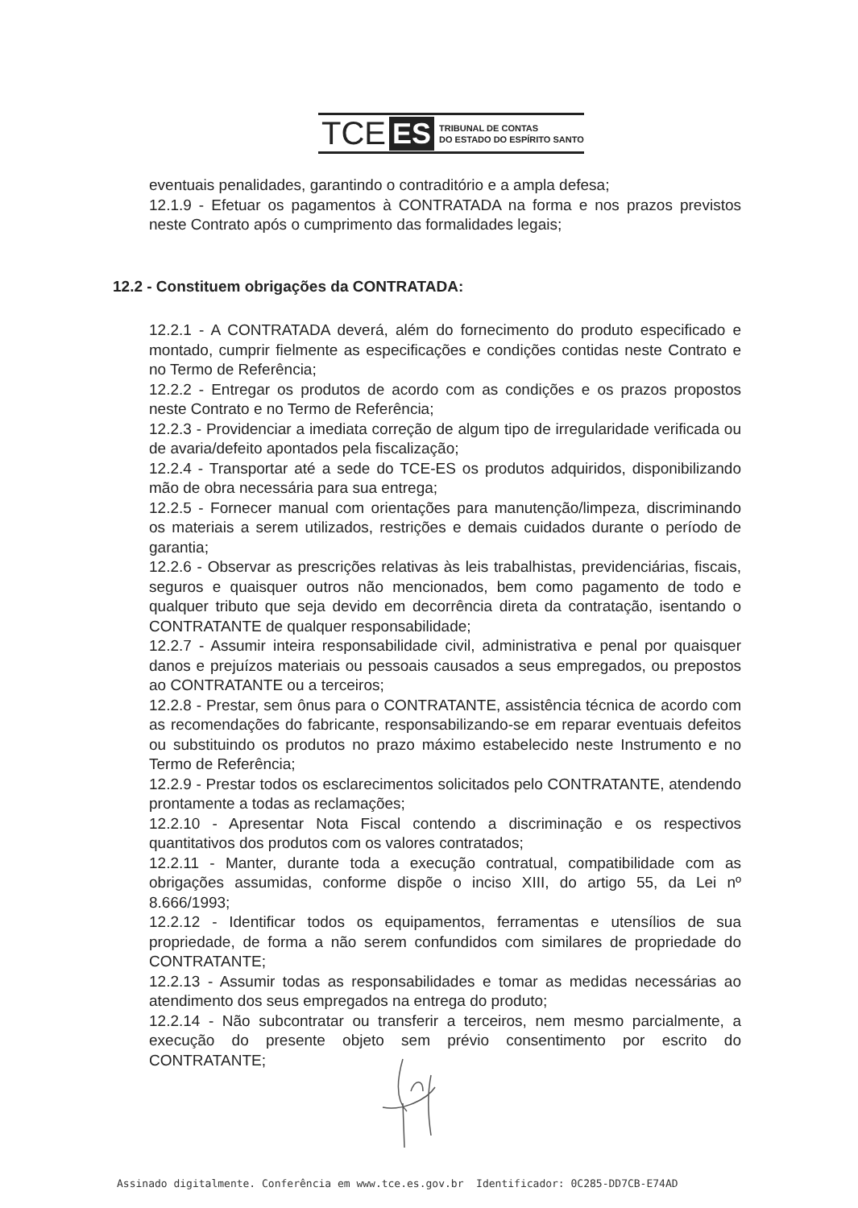TCE ES TRIBUNAL DE CONTAS
DO ESTADO DO ESPÍRITO SANTO
eventuais penalidades, garantindo o contraditório e a ampla defesa;
12.1.9 - Efetuar os pagamentos à CONTRATADA na forma e nos prazos previstos neste Contrato após o cumprimento das formalidades legais;
12.2 - Constituem obrigações da CONTRATADA:
12.2.1 - A CONTRATADA deverá, além do fornecimento do produto especificado e montado, cumprir fielmente as especificações e condições contidas neste Contrato e no Termo de Referência;
12.2.2 - Entregar os produtos de acordo com as condições e os prazos propostos neste Contrato e no Termo de Referência;
12.2.3 - Providenciar a imediata correção de algum tipo de irregularidade verificada ou de avaria/defeito apontados pela fiscalização;
12.2.4 - Transportar até a sede do TCE-ES os produtos adquiridos, disponibilizando mão de obra necessária para sua entrega;
12.2.5 - Fornecer manual com orientações para manutenção/limpeza, discriminando os materiais a serem utilizados, restrições e demais cuidados durante o período de garantia;
12.2.6 - Observar as prescrições relativas às leis trabalhistas, previdenciárias, fiscais, seguros e quaisquer outros não mencionados, bem como pagamento de todo e qualquer tributo que seja devido em decorrência direta da contratação, isentando o CONTRATANTE de qualquer responsabilidade;
12.2.7 - Assumir inteira responsabilidade civil, administrativa e penal por quaisquer danos e prejuízos materiais ou pessoais causados a seus empregados, ou prepostos ao CONTRATANTE ou a terceiros;
12.2.8 - Prestar, sem ônus para o CONTRATANTE, assistência técnica de acordo com as recomendações do fabricante, responsabilizando-se em reparar eventuais defeitos ou substituindo os produtos no prazo máximo estabelecido neste Instrumento e no Termo de Referência;
12.2.9 - Prestar todos os esclarecimentos solicitados pelo CONTRATANTE, atendendo prontamente a todas as reclamações;
12.2.10 - Apresentar Nota Fiscal contendo a discriminação e os respectivos quantitativos dos produtos com os valores contratados;
12.2.11 - Manter, durante toda a execução contratual, compatibilidade com as obrigações assumidas, conforme dispõe o inciso XIII, do artigo 55, da Lei nº 8.666/1993;
12.2.12 - Identificar todos os equipamentos, ferramentas e utensílios de sua propriedade, de forma a não serem confundidos com similares de propriedade do CONTRATANTE;
12.2.13 - Assumir todas as responsabilidades e tomar as medidas necessárias ao atendimento dos seus empregados na entrega do produto;
12.2.14 - Não subcontratar ou transferir a terceiros, nem mesmo parcialmente, a execução do presente objeto sem prévio consentimento por escrito do CONTRATANTE;
Assinado digitalmente. Conferência em www.tce.es.gov.br Identificador: 0C285-DD7CB-E74AD